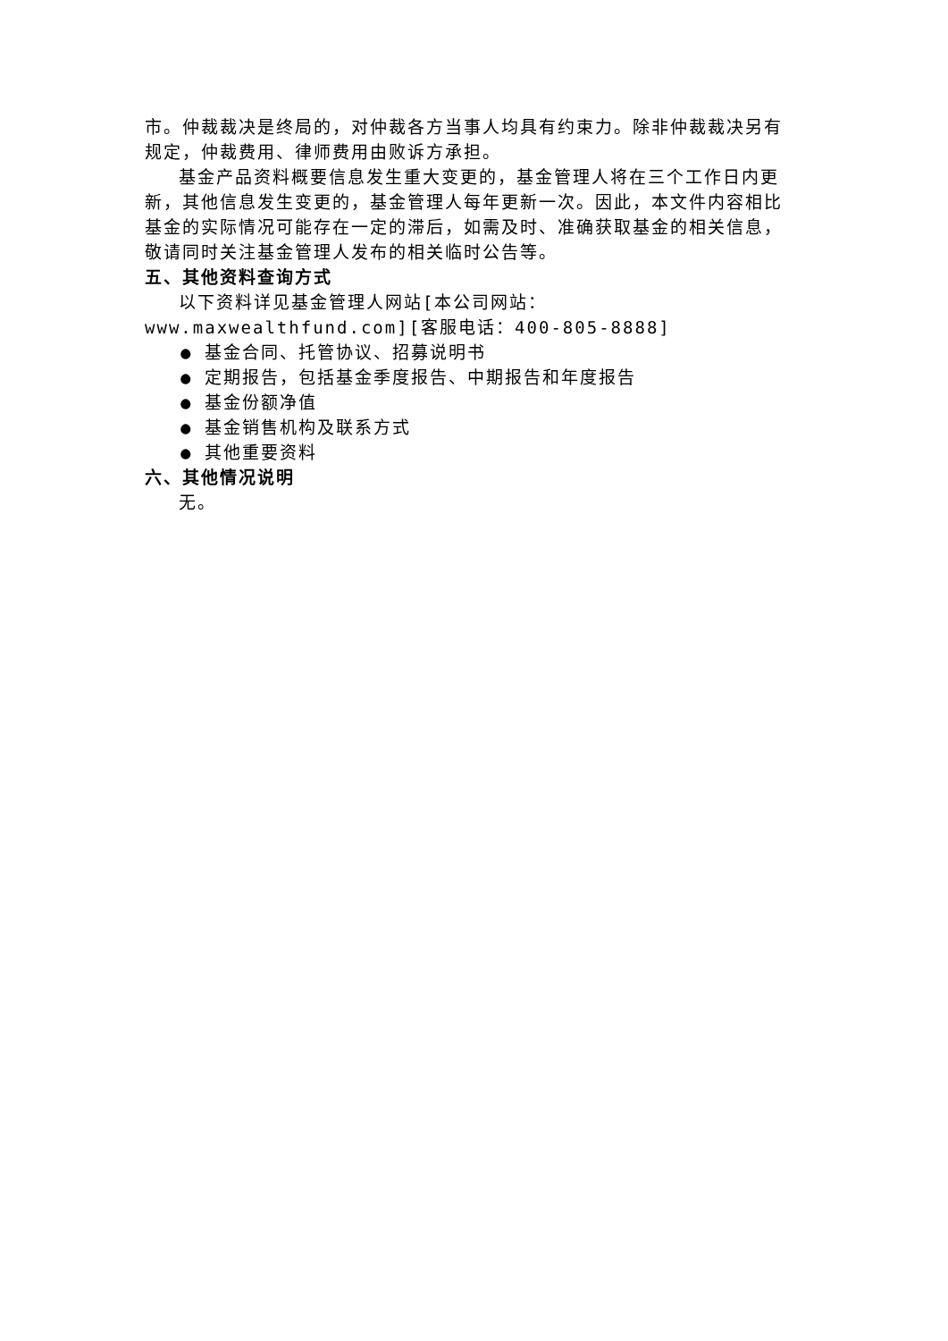市。仲裁裁决是终局的，对仲裁各方当事人均具有约束力。除非仲裁裁决另有规定，仲裁费用、律师费用由败诉方承担。
基金产品资料概要信息发生重大变更的，基金管理人将在三个工作日内更新，其他信息发生变更的，基金管理人每年更新一次。因此，本文件内容相比基金的实际情况可能存在一定的滞后，如需及时、准确获取基金的相关信息，敬请同时关注基金管理人发布的相关临时公告等。
五、其他资料查询方式
以下资料详见基金管理人网站[本公司网站：www.maxwealthfund.com][客服电话：400-805-8888]
● 基金合同、托管协议、招募说明书
● 定期报告，包括基金季度报告、中期报告和年度报告
● 基金份额净值
● 基金销售机构及联系方式
● 其他重要资料
六、其他情况说明
无。